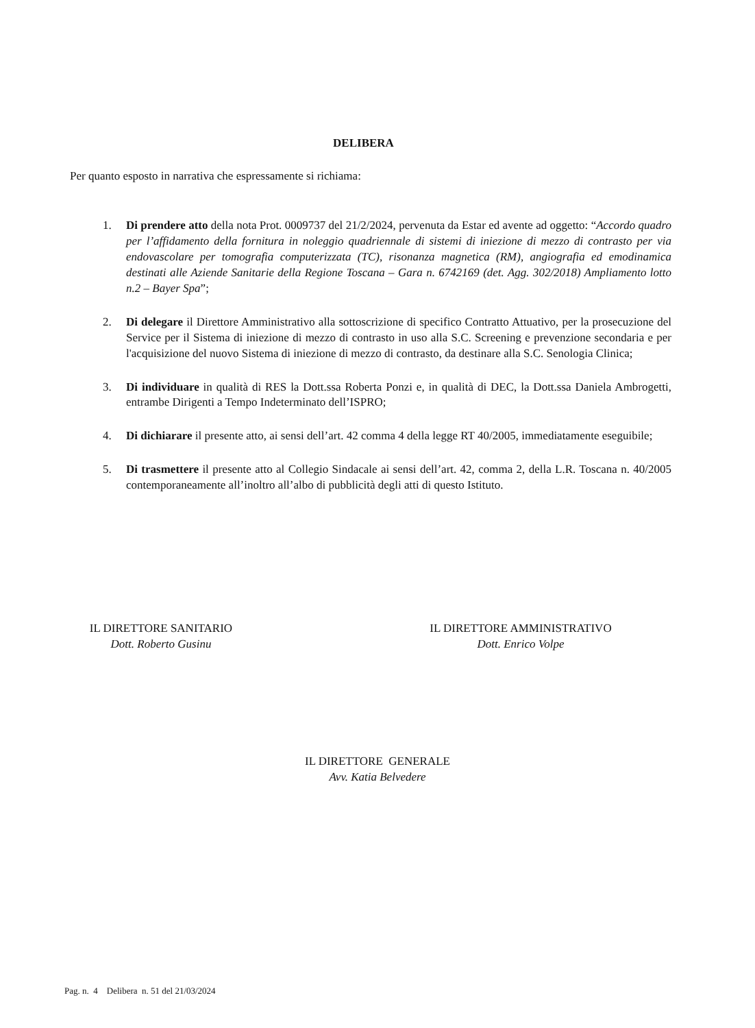DELIBERA
Per quanto esposto in narrativa che espressamente si richiama:
1. Di prendere atto della nota Prot. 0009737 del 21/2/2024, pervenuta da Estar ed avente ad oggetto: “Accordo quadro per l’affidamento della fornitura in noleggio quadriennale di sistemi di iniezione di mezzo di contrasto per via endovascolare per tomografia computerizzata (TC), risonanza magnetica (RM), angiografia ed emodinamica destinati alle Aziende Sanitarie della Regione Toscana – Gara n. 6742169 (det. Agg. 302/2018) Ampliamento lotto n.2 – Bayer Spa”;
2. Di delegare il Direttore Amministrativo alla sottoscrizione di specifico Contratto Attuativo, per la prosecuzione del Service per il Sistema di iniezione di mezzo di contrasto in uso alla S.C. Screening e prevenzione secondaria e per l'acquisizione del nuovo Sistema di iniezione di mezzo di contrasto, da destinare alla S.C. Senologia Clinica;
3. Di individuare in qualità di RES la Dott.ssa Roberta Ponzi e, in qualità di DEC, la Dott.ssa Daniela Ambrogetti, entrambe Dirigenti a Tempo Indeterminato dell’ISPRO;
4. Di dichiarare il presente atto, ai sensi dell’art. 42 comma 4 della legge RT 40/2005, immediatamente eseguibile;
5. Di trasmettere il presente atto al Collegio Sindacale ai sensi dell’art. 42, comma 2, della L.R. Toscana n. 40/2005 contemporaneamente all’inoltro all’albo di pubblicità degli atti di questo Istituto.
IL DIRETTORE SANITARIO
Dott. Roberto Gusinu
IL DIRETTORE AMMINISTRATIVO
Dott. Enrico Volpe
IL DIRETTORE GENERALE
Avv. Katia Belvedere
Pag. n. 4 Delibera n. 51 del 21/03/2024